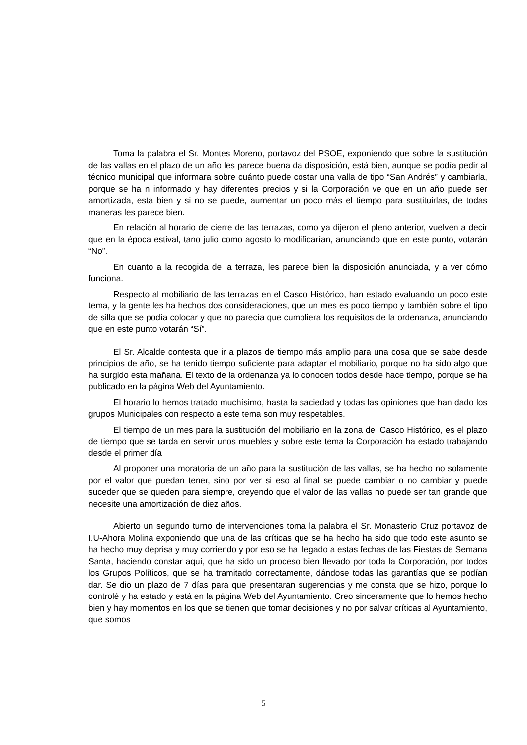Toma la palabra el Sr. Montes Moreno, portavoz del PSOE, exponiendo que sobre la sustitución de las vallas en el plazo de un año les parece buena da disposición, está bien, aunque se podía pedir al técnico municipal que informara sobre cuánto puede costar una valla de tipo “San Andrés” y cambiarla, porque se ha n informado y hay diferentes precios y si la Corporación ve que en un año puede ser amortizada, está bien y si no se puede, aumentar un poco más el tiempo para sustituirlas, de todas maneras les parece bien.
En relación al horario de cierre de las terrazas, como ya dijeron el pleno anterior, vuelven a decir que en la época estival, tano julio como agosto lo modificarían, anunciando que en este punto, votarán “No”.
En cuanto a la recogida de la terraza, les parece bien la disposición anunciada, y a ver cómo funciona.
Respecto al mobiliario de las terrazas en el Casco Histórico, han estado evaluando un poco este tema, y la gente les ha hechos dos consideraciones, que un mes es poco tiempo y también sobre el tipo de silla que se podía colocar y que no parecía que cumpliera los requisitos de la ordenanza, anunciando que en este punto votarán “Sí”.
El Sr. Alcalde contesta que ir a plazos de tiempo más amplio para una cosa que se sabe desde principios de año, se ha tenido tiempo suficiente para adaptar el mobiliario, porque no ha sido algo que ha surgido esta mañana. El texto de la ordenanza ya lo conocen todos desde hace tiempo, porque se ha publicado en la página Web del Ayuntamiento.
El horario lo hemos tratado muchísimo, hasta la saciedad y todas las opiniones que han dado los grupos Municipales con respecto a este tema son muy respetables.
El tiempo de un mes para la sustitución del mobiliario en la zona del Casco Histórico, es el plazo de tiempo que se tarda en servir unos muebles y sobre este tema la Corporación ha estado trabajando desde el primer día
Al proponer una moratoria de un año para la sustitución de las vallas, se ha hecho no solamente por el valor que puedan tener, sino por ver si eso al final se puede cambiar o no cambiar y puede suceder que se queden para siempre, creyendo que el valor de las vallas no puede ser tan grande que necesite una amortización de diez años.
Abierto un segundo turno de intervenciones toma la palabra el Sr. Monasterio Cruz portavoz de I.U-Ahora Molina exponiendo que una de las críticas que se ha hecho ha sido que todo este asunto se ha hecho muy deprisa y muy corriendo y por eso se ha llegado a estas fechas de las Fiestas de Semana Santa, haciendo constar aquí, que ha sido un proceso bien llevado por toda la Corporación, por todos los Grupos Políticos, que se ha tramitado correctamente, dándose todas las garantías que se podían dar. Se dio un plazo de 7 días para que presentaran sugerencias y me consta que se hizo, porque lo controlé y ha estado y está en la página Web del Ayuntamiento. Creo sinceramente que lo hemos hecho bien y hay momentos en los que se tienen que tomar decisiones y no por salvar críticas al Ayuntamiento, que somos
5